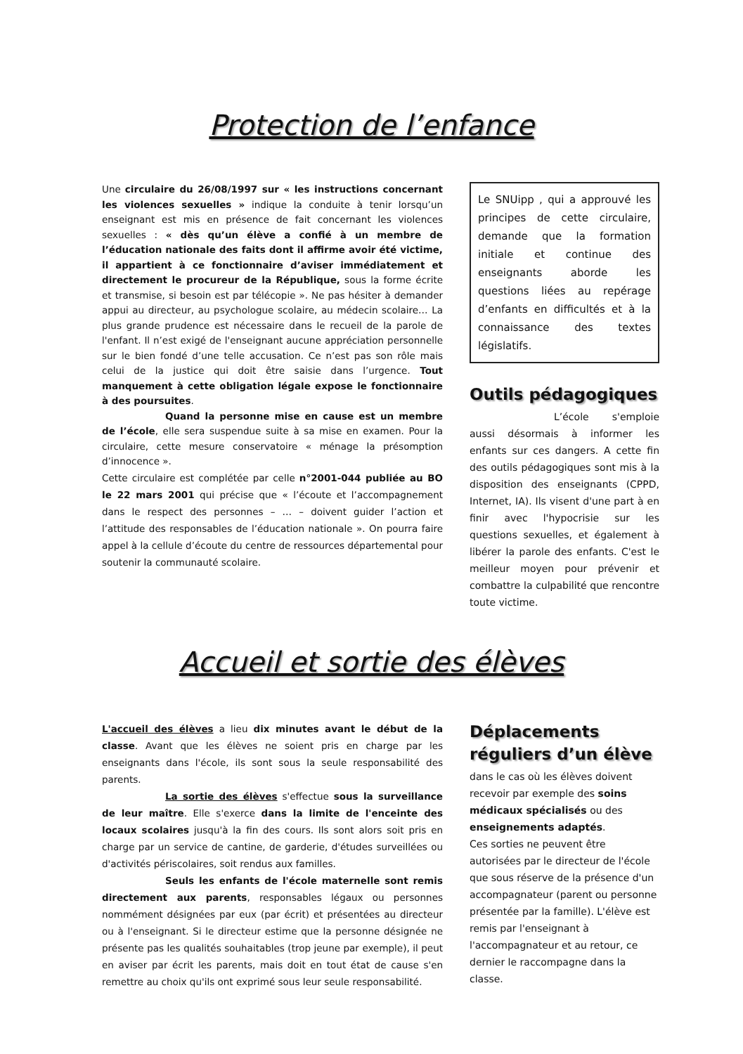Protection de l’enfance
Une circulaire du 26/08/1997 sur « les instructions concernant les violences sexuelles » indique la conduite à tenir lorsqu’un enseignant est mis en présence de fait concernant les violences sexuelles : « dès qu’un élève a confié à un membre de l’éducation nationale des faits dont il affirme avoir été victime, il appartient à ce fonctionnaire d’aviser immédiatement et directement le procureur de la République, sous la forme écrite et transmise, si besoin est par télécopie ». Ne pas hésiter à demander appui au directeur, au psychologue scolaire, au médecin scolaire… La plus grande prudence est nécessaire dans le recueil de la parole de l'enfant. Il n’est exigé de l'enseignant aucune appréciation personnelle sur le bien fondé d’une telle accusation. Ce n’est pas son rôle mais celui de la justice qui doit être saisie dans l’urgence. Tout manquement à cette obligation légale expose le fonctionnaire à des poursuites.
Quand la personne mise en cause est un membre de l’école, elle sera suspendue suite à sa mise en examen. Pour la circulaire, cette mesure conservatoire « ménage la présomption d’innocence ».
Cette circulaire est complétée par celle n°2001-044 publiée au BO le 22 mars 2001 qui précise que « l’écoute et l’accompagnement dans le respect des personnes – … – doivent guider l’action et l’attitude des responsables de l’éducation nationale ». On pourra faire appel à la cellule d’écoute du centre de ressources départemental pour soutenir la communauté scolaire.
Le SNUipp , qui a approuvé les principes de cette circulaire, demande que la formation initiale et continue des enseignants aborde les questions liées au repérage d’enfants en difficultés et à la connaissance des textes législatifs.
Outils pédagogiques
L’école s'emploie aussi désormais à informer les enfants sur ces dangers. A cette fin des outils pédagogiques sont mis à la disposition des enseignants (CPPD, Internet, IA). Ils visent d'une part à en finir avec l'hypocrisie sur les questions sexuelles, et également à libérer la parole des enfants. C'est le meilleur moyen pour prévenir et combattre la culpabilité que rencontre toute victime.
Accueil et sortie des élèves
L'accueil des élèves a lieu dix minutes avant le début de la classe. Avant que les élèves ne soient pris en charge par les enseignants dans l'école, ils sont sous la seule responsabilité des parents.
La sortie des élèves s'effectue sous la surveillance de leur maître. Elle s'exerce dans la limite de l'enceinte des locaux scolaires jusqu'à la fin des cours. Ils sont alors soit pris en charge par un service de cantine, de garderie, d'études surveillées ou d'activités périscolaires, soit rendus aux familles.
Seuls les enfants de l'école maternelle sont remis directement aux parents, responsables légaux ou personnes nommément désignées par eux (par écrit) et présentées au directeur ou à l'enseignant. Si le directeur estime que la personne désignée ne présente pas les qualités souhaitables (trop jeune par exemple), il peut en aviser par écrit les parents, mais doit en tout état de cause s'en remettre au choix qu'ils ont exprimé sous leur seule responsabilité.
Déplacements réguliers d’un élève
dans le cas où les élèves doivent recevoir par exemple des soins médicaux spécialisés ou des enseignements adaptés.
Ces sorties ne peuvent être autorisées par le directeur de l'école que sous réserve de la présence d'un accompagnateur (parent ou personne présentée par la famille). L'élève est remis par l'enseignant à l'accompagnateur et au retour, ce dernier le raccompagne dans la classe.